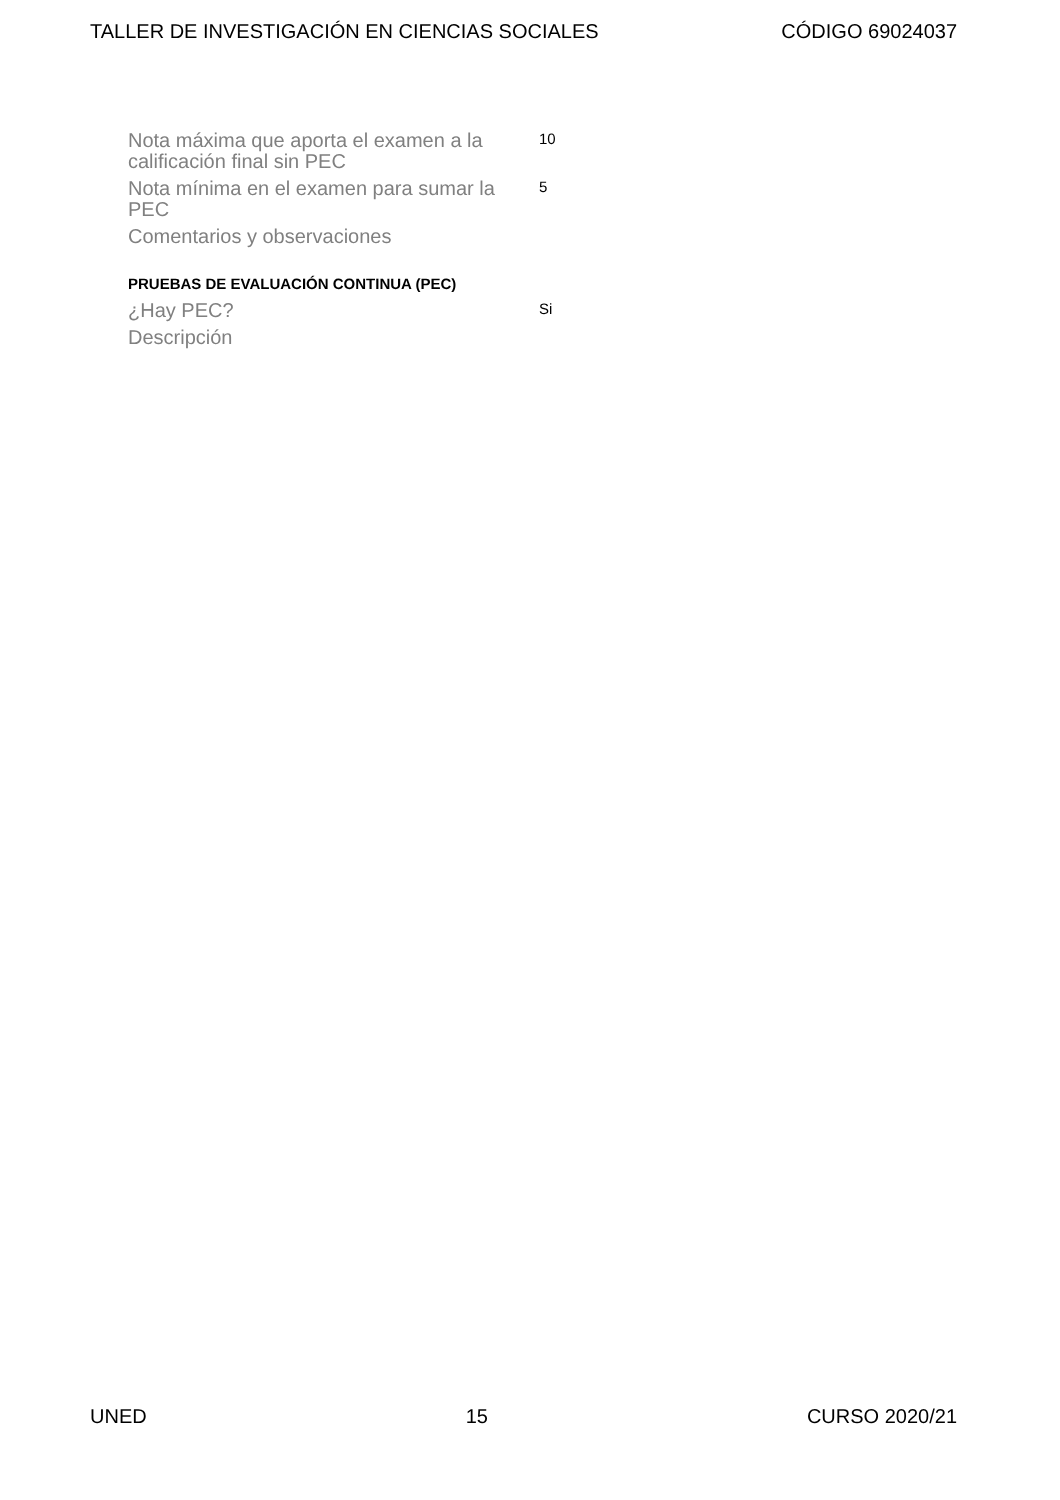TALLER DE INVESTIGACIÓN EN CIENCIAS SOCIALES CÓDIGO 69024037
| Nota máxima que aporta el examen a la calificación final sin PEC | 10 |
| Nota mínima en el examen para sumar la PEC | 5 |
| Comentarios y observaciones | |
PRUEBAS DE EVALUACIÓN CONTINUA (PEC)
| ¿Hay PEC? | Si |
| Descripción | |
UNED 15 CURSO 2020/21